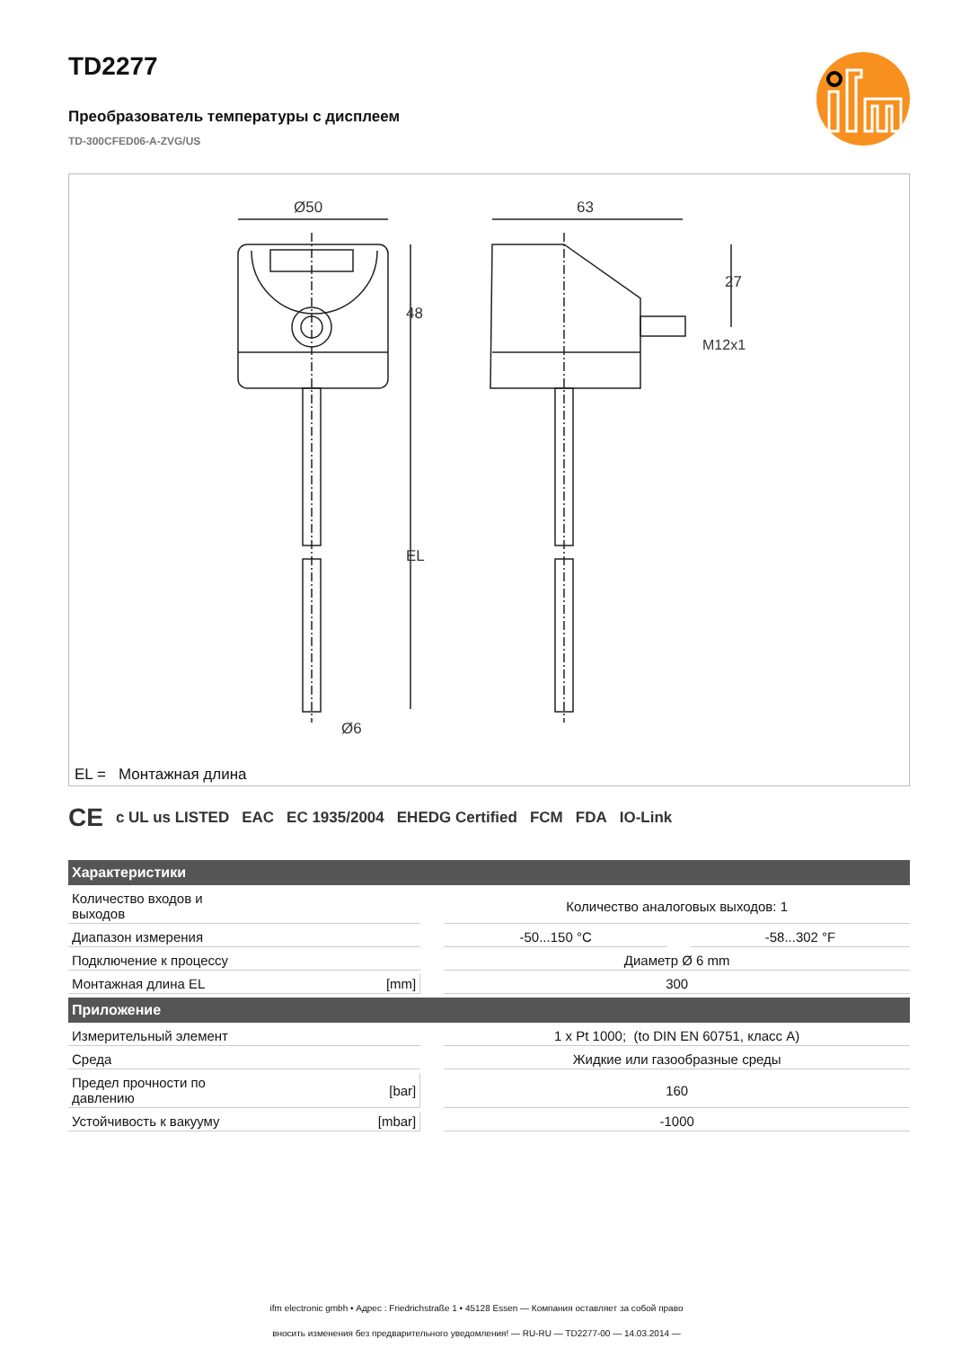TD2277
Преобразователь температуры с дисплеем
TD-300CFED06-A-ZVG/US
Ø50
48
EL
Ø6
63
27
M12x1
EL = Монтажная длина
C​E c UL us LISTED EAC EC 1935/2004 EHEDG Certified FCM FDA IO-Link
| Характеристики | | | | | |
| --- | --- | --- | --- | --- | --- |
| Количество входов и выходов | | | Количество аналоговых выходов: 1 | | |
| Диапазон измерения | | | -50...150 °C | | -58...302 °F |
| Подключение к процессу | | | Диаметр Ø 6 mm | | |
| Монтажная длина EL | [mm] | | 300 | | |
| Приложение | | | | | |
| Измерительный элемент | | | 1 x Pt 1000; (to DIN EN 60751, класс A) | | |
| Среда | | | Жидкие или газообразные среды | | |
| Предел прочности по давлению | [bar] | | 160 | | |
| Устойчивость к вакууму | [mbar] | | -1000 | | |
ifm electronic gmbh • Адрес : Friedrichstraße 1 • 45128 Essen — Компания оставляет за собой право
вносить изменения без предварительного уведомления! — RU-RU — TD2277-00 — 14.03.2014 —